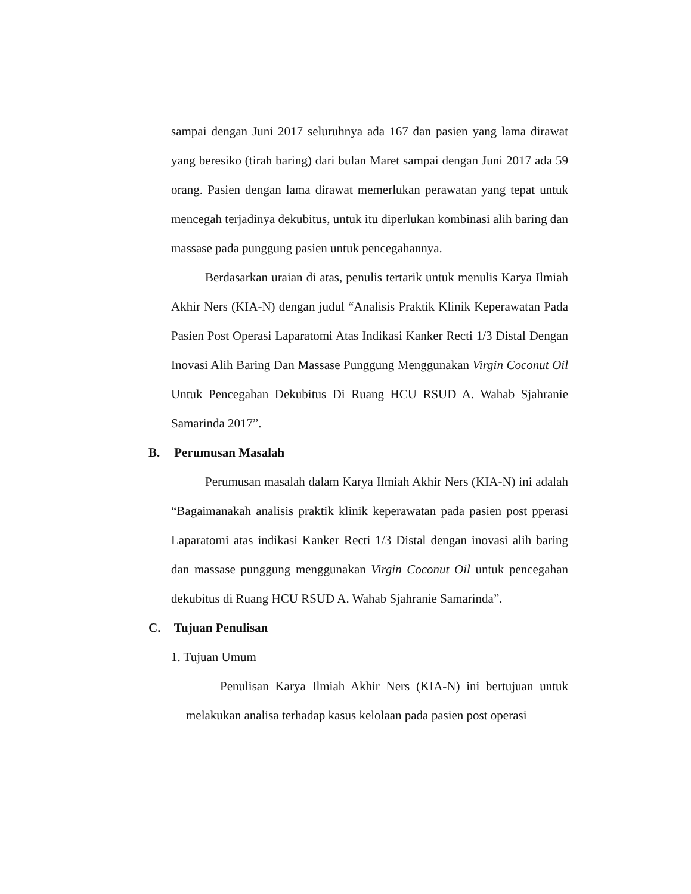sampai dengan Juni 2017 seluruhnya ada 167 dan pasien yang lama dirawat yang beresiko (tirah baring) dari bulan Maret sampai dengan Juni 2017 ada 59 orang. Pasien dengan lama dirawat memerlukan perawatan yang tepat untuk mencegah terjadinya dekubitus, untuk itu diperlukan kombinasi alih baring dan massase pada punggung pasien untuk pencegahannya.
Berdasarkan uraian di atas, penulis tertarik untuk menulis Karya Ilmiah Akhir Ners (KIA-N) dengan judul “Analisis Praktik Klinik Keperawatan Pada Pasien Post Operasi Laparatomi Atas Indikasi Kanker Recti 1/3 Distal Dengan Inovasi Alih Baring Dan Massase Punggung Menggunakan Virgin Coconut Oil Untuk Pencegahan Dekubitus Di Ruang HCU RSUD A. Wahab Sjahranie Samarinda 2017”.
B. Perumusan Masalah
Perumusan masalah dalam Karya Ilmiah Akhir Ners (KIA-N) ini adalah “Bagaimanakah analisis praktik klinik keperawatan pada pasien post pperasi Laparatomi atas indikasi Kanker Recti 1/3 Distal dengan inovasi alih baring dan massase punggung menggunakan Virgin Coconut Oil untuk pencegahan dekubitus di Ruang HCU RSUD A. Wahab Sjahranie Samarinda”.
C. Tujuan Penulisan
1. Tujuan Umum
Penulisan Karya Ilmiah Akhir Ners (KIA-N) ini bertujuan untuk melakukan analisa terhadap kasus kelolaan pada pasien post operasi